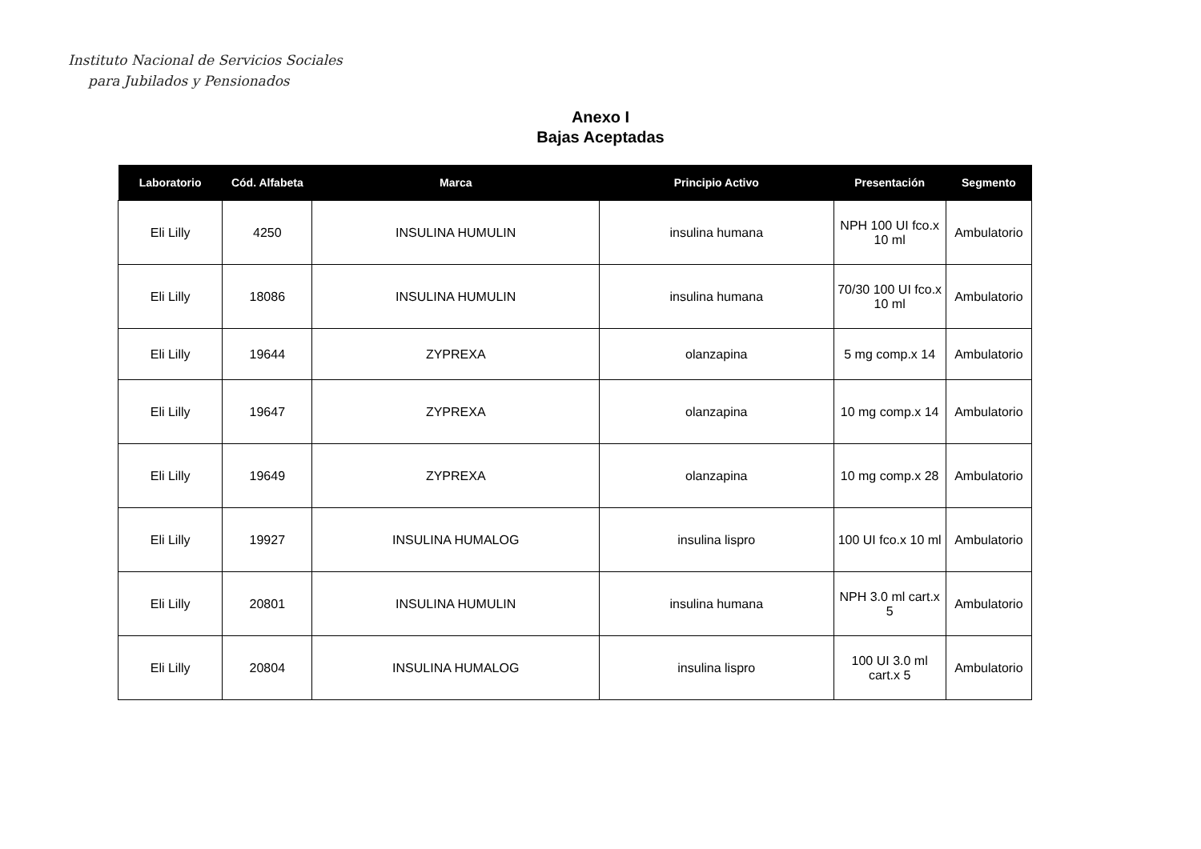Instituto Nacional de Servicios Sociales
para Jubilados y Pensionados
Anexo I
Bajas Aceptadas
| Laboratorio | Cód. Alfabeta | Marca | Principio Activo | Presentación | Segmento |
| --- | --- | --- | --- | --- | --- |
| Eli Lilly | 4250 | INSULINA HUMULIN | insulina humana | NPH 100 UI fco.x 10 ml | Ambulatorio |
| Eli Lilly | 18086 | INSULINA HUMULIN | insulina humana | 70/30 100 UI fco.x 10 ml | Ambulatorio |
| Eli Lilly | 19644 | ZYPREXA | olanzapina | 5 mg comp.x 14 | Ambulatorio |
| Eli Lilly | 19647 | ZYPREXA | olanzapina | 10 mg comp.x 14 | Ambulatorio |
| Eli Lilly | 19649 | ZYPREXA | olanzapina | 10 mg comp.x 28 | Ambulatorio |
| Eli Lilly | 19927 | INSULINA HUMALOG | insulina lispro | 100 UI fco.x 10 ml | Ambulatorio |
| Eli Lilly | 20801 | INSULINA HUMULIN | insulina humana | NPH 3.0 ml cart.x 5 | Ambulatorio |
| Eli Lilly | 20804 | INSULINA HUMALOG | insulina lispro | 100 UI 3.0 ml cart.x 5 | Ambulatorio |